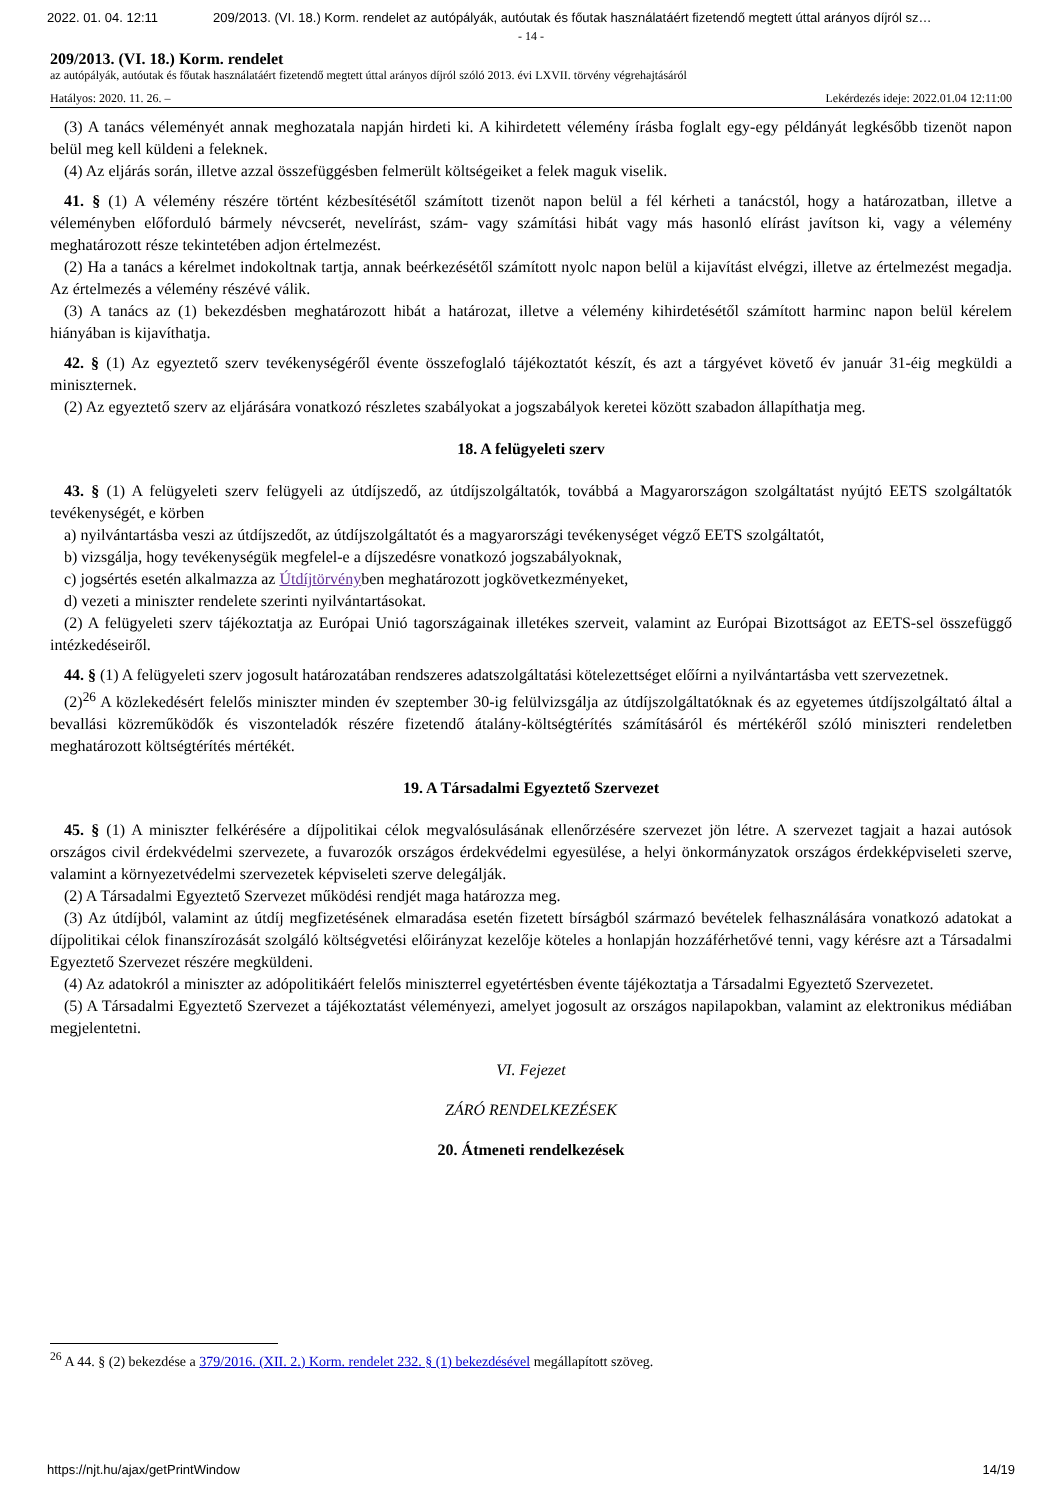2022. 01. 04. 12:11 209/2013. (VI. 18.) Korm. rendelet az autópályák, autóutak és főutak használatáért fizetendő megtett úttal arányos díjról sz…
- 14 -
209/2013. (VI. 18.) Korm. rendelet
az autópályák, autóutak és főutak használatáért fizetendő megtett úttal arányos díjról szóló 2013. évi LXVII. törvény végrehajtásáról
Hatályos: 2020. 11. 26. – Lekérdezés ideje: 2022.01.04 12:11:00
(3) A tanács véleményét annak meghozatala napján hirdeti ki. A kihirdetett vélemény írásba foglalt egy-egy példányát legkésőbb tizenöt napon belül meg kell küldeni a feleknek.
(4) Az eljárás során, illetve azzal összefüggésben felmerült költségeiket a felek maguk viselik.
41. § (1) A vélemény részére történt kézbesítésétől számított tizenöt napon belül a fél kérheti a tanácstól, hogy a határozatban, illetve a véleményben előforduló bármely névcserét, nevelírást, szám- vagy számítási hibát vagy más hasonló elírást javítson ki, vagy a vélemény meghatározott része tekintetében adjon értelmezést.
(2) Ha a tanács a kérelmet indokoltnak tartja, annak beérkezésétől számított nyolc napon belül a kijavítást elvégzi, illetve az értelmezést megadja. Az értelmezés a vélemény részévé válik.
(3) A tanács az (1) bekezdésben meghatározott hibát a határozat, illetve a vélemény kihirdetésétől számított harminc napon belül kérelem hiányában is kijavíthatja.
42. § (1) Az egyeztető szerv tevékenységéről évente összefoglaló tájékoztatót készít, és azt a tárgyévet követő év január 31-éig megküldi a miniszternek.
(2) Az egyeztető szerv az eljárására vonatkozó részletes szabályokat a jogszabályok keretei között szabadon állapíthatja meg.
18. A felügyeleti szerv
43. § (1) A felügyeleti szerv felügyeli az útdíjszedő, az útdíjszolgáltatók, továbbá a Magyarországon szolgáltatást nyújtó EETS szolgáltatók tevékenységét, e körben
a) nyilvántartásba veszi az útdíjszedőt, az útdíjszolgáltatót és a magyarországi tevékenységet végző EETS szolgáltatót,
b) vizsgálja, hogy tevékenységük megfelel-e a díjszedésre vonatkozó jogszabályoknak,
c) jogsértés esetén alkalmazza az Útdíjtörvényben meghatározott jogkövetkezményeket,
d) vezeti a miniszter rendelete szerinti nyilvántartásokat.
(2) A felügyeleti szerv tájékoztatja az Európai Unió tagországainak illetékes szerveit, valamint az Európai Bizottságot az EETS-sel összefüggő intézkedéseiről.
44. § (1) A felügyeleti szerv jogosult határozatában rendszeres adatszolgáltatási kötelezettséget előírni a nyilvántartásba vett szervezetnek.
(2)<sup>26</sup> A közlekedésért felelős miniszter minden év szeptember 30-ig felülvizsgálja az útdíjszolgáltatóknak és az egyetemes útdíjszolgáltató által a bevallási közreműködők és viszonteladók részére fizetendő átalány-költségtérítés számításáról és mértékéről szóló miniszteri rendeletben meghatározott költségtérítés mértékét.
19. A Társadalmi Egyeztető Szervezet
45. § (1) A miniszter felkérésére a díjpolitikai célok megvalósulásának ellenőrzésére szervezet jön létre. A szervezet tagjait a hazai autósok országos civil érdekvédelmi szervezete, a fuvarozók országos érdekvédelmi egyesülése, a helyi önkormányzatok országos érdekképviseleti szerve, valamint a környezetvédelmi szervezetek képviseleti szerve delegálják.
(2) A Társadalmi Egyeztető Szervezet működési rendjét maga határozza meg.
(3) Az útdíjból, valamint az útdíj megfizetésének elmaradása esetén fizetett bírságból származó bevételek felhasználására vonatkozó adatokat a díjpolitikai célok finanszírozását szolgáló költségvetési előirányzat kezelője köteles a honlapján hozzáférhetővé tenni, vagy kérésre azt a Társadalmi Egyeztető Szervezet részére megküldeni.
(4) Az adatokról a miniszter az adópolitikáért felelős miniszterrel egyetértésben évente tájékoztatja a Társadalmi Egyeztető Szervezetet.
(5) A Társadalmi Egyeztető Szervezet a tájékoztatást véleményezi, amelyet jogosult az országos napilapokban, valamint az elektronikus médiában megjelentetni.
VI. Fejezet
ZÁRÓ RENDELKEZÉSEK
20. Átmeneti rendelkezések
<sup>26</sup> A 44. § (2) bekezdése a 379/2016. (XII. 2.) Korm. rendelet 232. § (1) bekezdésével megállapított szöveg.
https://njt.hu/ajax/getPrintWindow 14/19